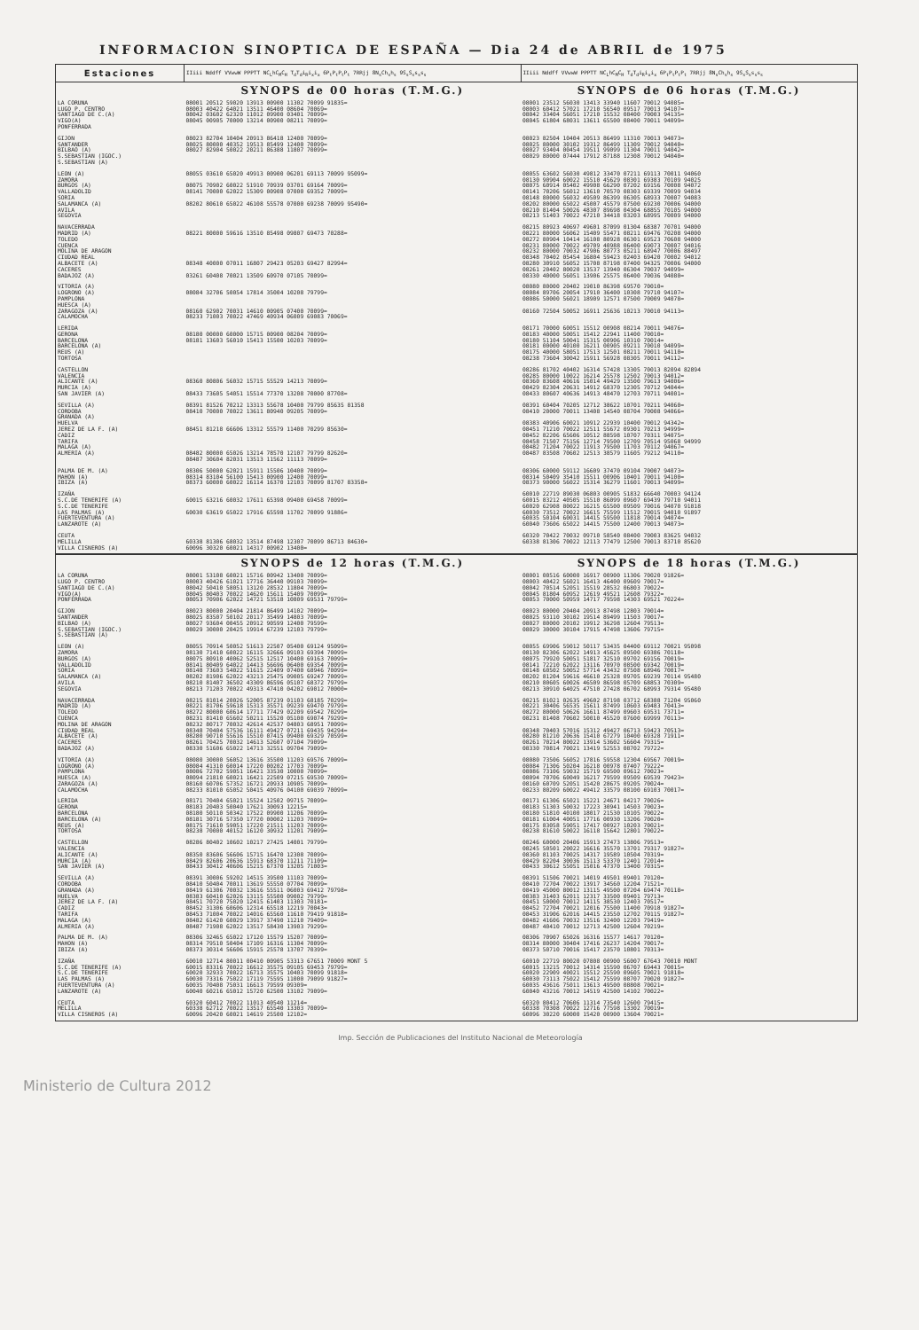INFORMACION SINOPTICA DE ESPAÑA — Dia 24 de ABRIL de 1975
| Estaciones | IIiii Nddff VVwwW PPPTT NC<sub>L</sub>hC<sub>M</sub>C<sub>H</sub> T<sub>d</sub>T<sub>d</sub>i<sub>R</sub>i<sub>x</sub>i<sub>x</sub> 6P<sub>t</sub>P<sub>t</sub>P<sub>t</sub>P<sub>t</sub> 7RRjj 8N<sub>s</sub>Ch<sub>s</sub>h<sub>s</sub> 9S<sub>s</sub>S<sub>s</sub>s<sub>s</sub>s<sub>s</sub> | IIiii Nddff VVwwW PPPTT NC<sub>L</sub>hC<sub>M</sub>C<sub>H</sub> T<sub>d</sub>T<sub>d</sub>i<sub>R</sub>i<sub>x</sub>i<sub>x</sub> 6P<sub>t</sub>P<sub>t</sub>P<sub>t</sub>P<sub>t</sub> 7RRjj 8N<sub>s</sub>Ch<sub>s</sub>h<sub>s</sub> 9S<sub>s</sub>S<sub>s</sub>s<sub>s</sub>s<sub>s</sub> |
| --- | --- | --- |
| | SYNOPS de 00 horas (T.M.G.) | SYNOPS de 06 horas (T.M.G.) |
| LA CORUNA LUGO P. CENTRO SANTIAGO DE C.(A) VIGO(A) PONFERRADA | 08001 20512 59020 13913 00900 11302 70099 91835= 08003 40422 64021 13511 46400 08604 70069= 08042 03602 62320 11012 09900 03401 70099= 08045 00905 70000 13214 00900 08211 70099= | 08001 23512 56030 13413 33940 11607 70012 94085= 08003 60412 57021 17210 56540 09517 70013 94107= 08042 33404 56051 17210 15532 08400 70003 94135= 08045 61804 68031 13611 65500 08400 70011 94099= |
| GIJON SANTANDER BILBAO (A) S.SEBASTIAN (IGOC.) S.SEBASTIAN (A) | 08023 82704 10404 20913 86418 12400 70099= 08025 80000 40352 19513 85499 12400 70099= 08027 82904 50022 20211 86388 11807 70099= | 08023 82504 10404 20513 86499 11310 70013 94073= 08025 80000 30102 19312 86499 11309 70012 94040= 08027 93404 00454 19511 99099 11304 70011 94042= 08029 80000 07444 17912 87188 12308 70012 94040= |
| LEON (A) ZAMORA BURGOS (A) VALLADOLID SORIA SALAMANCA (A) AVILA SEGOVIA | 08055 03610 65020 49913 00900 06201 69113 70099 95099= 08075 70902 60022 51910 70939 03701 69164 70099= 08141 70000 62022 15309 00908 07000 69352 70099= 08202 80610 65022 46108 55578 07000 69238 70099 95490= | 08055 63602 56030 49812 33470 07211 69113 70011 94060 08130 90904 60022 15510 45629 08301 69383 70109 94025 08075 60914 05402 49908 66290 07202 69156 70008 94072 08141 70206 56012 13610 70570 08303 69339 70099 94034 08148 80000 56032 49509 86399 06305 68933 70007 94083 08202 80000 65022 45007 45579 07500 69230 70006 94000 08210 81404 50026 48307 89698 04304 68855 70105 94000 08213 51403 70022 47210 34418 03203 68995 70009 94000 |
| NAVACERRADA MADRID (A) TOLEDO CUENCA MOLINA DE ARAGON CIUDAD REAL ALBACETE (A) CACERES BADAJOZ (A) | 08221 80000 59616 13510 85498 09807 69473 70288= 08348 40000 07011 16807 29423 05203 69427 82994= 03261 60408 70021 13509 60970 07105 70099= | 08215 80923 40697 49601 87099 01304 68387 70701 94000 08221 80000 56062 15409 55471 08211 69476 70208 94000 08272 80904 10414 16108 80928 06301 69523 70608 94000 08231 80000 70022 49709 40988 06400 69073 70007 94016 08232 80000 70032 47906 80773 05211 68947 70006 88497 08348 70402 05454 16804 59423 02403 69420 70002 94012 08280 30910 56052 15708 87198 07400 94325 70006 94000 08261 20402 80020 13537 13940 06304 70037 94099= 08330 40000 56051 13906 25575 06400 70036 94080= |
| VITORIA (A) LOGRONO (A) PAMPLONA HUESCA (A) ZARAGOZA (A) CALAMOCHA | 08084 32706 50054 17814 35004 10208 79799= 08160 62902 70031 14610 00905 07400 70099= 08233 71003 70022 47469 40934 06009 69083 70069= | 08080 80000 20402 19010 86398 69570 70010= 08084 89706 20054 17910 36400 10308 79710 94107= 08086 50000 56021 18909 12571 07500 70009 94078= 08160 72504 50052 16911 25636 10213 70010 94113= |
| LERIDA GERONA BARCELONA BARCELONA (A) REUS (A) TORTOSA | 08180 00000 60000 15715 00900 08204 70099= 08181 13603 56010 15413 15500 10203 70099= | 08171 70000 60051 15512 00908 08214 70011 94076= 08183 40000 50051 15412 22941 11400 70010= 08180 51104 50041 15315 00906 10310 70014= 08181 00000 40100 16211 00905 09211 70010 94099= 08175 40000 58051 17513 12501 08211 70011 94110= 08238 73604 30042 15911 56928 08305 70011 94112= |
| CASTELLON VALENCIA ALICANTE (A) MURCIA (A) SAN JAVIER (A) | 08360 80806 56032 15715 55529 14213 70099= 08433 73605 54051 15514 77370 13208 70000 87708= | 08286 81702 40402 16314 57428 13305 70013 82094 82894 08285 80000 10022 16214 25578 12502 70013 94012= 08360 83608 40616 15014 49429 13500 79613 94006= 08429 82304 20631 14912 68370 12305 70712 94044= 08433 80607 40636 14913 48470 12703 70711 94001= |
| SEVILLA (A) CORDOBA GRANADA (A) HUELVA JEREZ DE LA F. (A) CADIZ TARIFA MALAGA (A) ALMERIA (A) | 08391 81526 70212 13313 55678 10400 79799 85635 81358 08410 70000 70022 13611 80940 09205 70099= 08451 81218 66606 13312 55579 11400 70299 85630= 08482 80000 65026 13214 78570 12107 79799 82620= 08487 30604 82031 13513 11562 11113 70099= | 08391 60404 70205 12712 38622 10701 70211 94060= 08410 20000 70011 13408 14540 08704 70008 94066= 08383 40906 60021 10912 22939 10400 70012 94342= 08451 71210 70022 12511 55672 09301 70213 94999= 08452 82206 65606 10512 88598 10707 70311 94075= 08458 71507 75156 12714 79500 12709 70514 95068 94999 08482 71204 70022 11913 79500 11703 70112 94067= 08487 83508 70602 12513 38579 11605 79212 94110= |
| PALMA DE M. (A) MAHON (A) IBIZA (A) | 08306 50000 62021 15911 15506 10400 70099= 08314 83104 56100 15413 00900 12400 70099= 08373 60000 60022 16114 16370 12103 70099 81707 83358= | 08306 60000 59112 16609 37470 09104 70007 94073= 08314 50409 35410 15511 00906 10401 70011 94100= 08373 90000 56022 15314 36279 11601 70013 94099= |
| IZAÑA S.C.DE TENERIFE (A) S.C.DE TENERIFE LAS PALMAS (A) FUERTEVENTURA (A) LANZAROTE (A) | 60015 63216 60032 17611 65398 09400 69458 70099= 60030 63619 65022 17916 65598 11702 70099 91886= | 60010 22719 89030 06803 00905 51832 66640 70003 94124 60015 83212 40505 15510 86099 09607 69439 79710 94011 60020 62908 80022 16215 65500 09509 70016 94070 91818 60030 73512 70022 16615 75599 11512 70015 94010 91897 60035 50104 60031 14415 59500 11818 70014 94074= 60040 73606 65022 14415 75500 12400 70013 94073= |
| CEUTA MELILLA VILLA CISNEROS (A) | 60338 81306 68032 13514 87498 12307 70099 86713 84630= 60096 30320 60021 14317 00902 13400= | 60320 70422 70032 09710 58540 08400 70003 83625 94032 60338 81306 70022 12113 77479 12500 70013 83710 85620 |
| | SYNOPS de 12 horas (T.M.G.) | SYNOPS de 18 horas (T.M.G.) |
| LA CORUNA LUGO P. CENTRO SANTIAGO DE C.(A) VIGO(A) PONFERRADA | 08001 53108 60021 15716 00942 13400 70099= 08003 40426 61021 17716 36440 09103 70099= 08042 50410 58051 13120 28532 11804 70099= 08045 80403 70022 14620 15611 15409 70099= 08053 70906 62022 14721 53518 10809 69531 79799= | 08001 00516 60000 16917 00900 11306 70020 91826= 08003 40422 56021 16413 46400 09609 70017= 08042 70514 52051 15519 28532 06803 70022= 08045 81804 60952 12619 49521 12608 79322= 08053 70000 50959 14717 79598 14303 69521 70224= |
| GIJON SANTANDER BILBAO (A) S.SEBASTIAN (IGOC.) S.SEBASTIAN (A) | 08023 80000 20404 21814 86499 14102 70099= 08025 83507 50102 20117 35499 14803 70099= 08027 93604 00455 20912 90599 12400 79599= 08029 30000 20425 19914 67239 12103 79799= | 08023 80000 20404 20913 87498 12803 70014= 08025 93110 30102 19514 89499 11503 70017= 08027 80000 20102 19912 36298 12604 79513= 08029 30000 30104 17915 47498 13606 79715= |
| LEON (A) ZAMORA BURGOS (A) VALLADOLID SORIA SALAMANCA (A) AVILA SEGOVIA | 08055 70914 50052 51613 22507 05400 69124 95099= 08130 71410 60022 16115 32666 09103 69394 70099= 08075 80910 40062 52515 12517 10400 69163 70099= 08141 80409 64022 14413 56696 06400 69354 70099= 08148 73603 54022 51615 22409 07400 68946 70099= 08202 81906 62022 43213 25475 09005 69247 70099= 08210 81407 36502 43309 86596 05107 68372 79799= 08213 71203 70022 49313 47410 04202 69012 70000= | 08055 69906 59012 50117 53435 04400 69112 70021 95098 08130 82306 62022 14913 45625 09500 69386 70118= 08075 79920 50051 51817 32510 09702 69156 70019= 08141 72210 62022 13116 70970 08500 69342 70019= 08148 60502 50052 57714 43432 07508 68946 70017= 08202 81204 59616 46610 25328 09705 69239 70114 95480 08210 80605 60026 46509 86598 05709 68853 70309= 08213 30910 64025 47510 27428 06702 68993 79314 95480 |
| NAVACERRADA MADRID (A) TOLEDO CUENCA MOLINA DE ARAGON CIUDAD REAL ALBACETE (A) CACERES BADAJOZ (A) | 08215 81014 20026 52005 87239 01103 68185 70299= 08221 81706 59618 15313 35571 09239 69470 79799= 08272 80000 60614 17711 77429 02209 69542 70299= 08231 81410 65602 50211 15520 05100 69074 79299= 08232 80717 70032 42614 42537 04803 68951 70099= 08348 70404 57536 16111 49427 07211 69435 94294= 08280 90710 55616 15510 07415 09400 69329 70599= 08261 70425 70032 14613 52607 07104 79099= 08330 51606 65022 14713 32551 09704 79099= | 08215 81021 02635 49602 87198 03712 68388 71204 95060 08221 30406 56535 15611 87499 10603 69483 70413= 08272 80000 50626 16611 87499 09603 69531 73711= 08231 81408 70602 50010 45520 07600 69999 70113= 08348 70403 57016 15312 49427 06713 59423 70513= 08280 81210 20636 15410 67279 10400 69328 71911= 08261 70214 80022 13914 53602 56604 79315= 08330 70814 70021 13419 52553 08702 79722= |
| VITORIA (A) LOGRONO (A) PAMPLONA HUESCA (A) ZARAGOZA (A) CALAMOCHA | 08080 30000 56052 13616 35500 11203 69576 70099= 08084 41310 60014 17220 00202 17703 70099= 08086 72702 59051 16421 33530 10000 70099= 08094 21810 60021 16421 22509 07215 69530 70099= 08160 60706 57352 16721 20933 10905 70099= 08233 81010 65052 50415 40976 04100 69039 70099= | 08080 73506 56052 17816 59558 12304 69567 70019= 08084 71306 50204 16218 00978 07407 79222= 08086 73106 59032 15719 69500 09612 70023= 08094 70706 60049 16217 79599 09509 69539 79423= 08160 60709 52051 15420 28675 09205 70024= 08233 80209 60022 49412 33579 08100 69103 70017= |
| LERIDA GERONA BARCELONA BARCELONA (A) REUS (A) TORTOSA | 08171 70404 65021 15524 12502 09715 70099= 08183 20403 50040 17621 30093 12215= 08180 50110 50342 17522 09900 11206 70099= 08181 30716 57350 17720 00002 11203 70099= 08175 71610 59051 17220 21511 11203 70099= 08238 70000 40152 16120 30932 11201 79099= | 08171 61306 65021 15221 24671 04217 70026= 08183 51303 50032 17223 30941 14503 70023= 08180 51810 40100 18017 21530 10105 70022= 08181 61004 40051 17716 00930 13206 70020= 08175 83058 59051 17417 00927 10203 70021= 08238 81610 50022 16118 15642 12801 70022= |
| CASTELLON VALENCIA ALICANTE (A) MURCIA (A) SAN JAVIER (A) | 08286 80402 10602 10217 27425 14001 79799= 08350 83606 56606 15715 16470 12308 70099= 08429 82606 20636 15913 68370 11211 71109= 08433 30412 40606 15215 67370 13205 71003= | 08246 60000 20406 15913 27473 13806 79513= 08245 50501 20022 16616 35570 13701 79317 91827= 08360 81103 70025 14317 19589 10504 70319= 08429 82204 30036 15113 53370 12401 72014= 08433 30612 55051 15016 47370 13400 70315= |
| SEVILLA (A) CORDOBA GRANADA (A) HUELVA JEREZ DE LA F. (A) CADIZ TARIFA MALAGA (A) ALMERIA (A) | 08391 30006 59202 14515 39500 11103 70099= 08410 50404 70011 13619 55550 07704 70099= 08419 61306 70032 13616 55511 06003 69412 79798= 08383 60410 62026 13115 55500 09002 79799= 08451 70720 75020 12415 61403 11303 70181= 08452 31306 60606 12314 65518 12219 70043= 08453 71004 70022 14016 65560 11610 79419 91818= 08482 61420 60029 13917 37490 11210 79409= 08487 71908 62022 13517 58430 13903 79299= | 08391 51506 70021 14019 49501 09401 70120= 08410 72704 70022 13917 34560 12204 71521= 08419 45000 80012 13115 49500 07204 69474 70118= 08383 31403 62011 12317 33500 09401 79713= 08451 50000 70012 14115 38530 12403 70517= 08452 72704 70021 12016 75500 11400 70918 91827= 08453 31906 62016 14415 23550 12702 70115 91827= 08482 41606 70032 13516 32400 12203 79419= 08487 40410 70012 12713 42500 12604 70219= |
| PALMA DE M. (A) MAHON (A) IBIZA (A) | 08306 32465 65022 17120 15579 15207 70099= 08314 79510 50404 17109 16316 11304 70099= 08373 30314 56606 15915 25578 13707 70399= | 08306 70907 65026 16316 15577 14617 70120= 08314 80000 30404 17416 26237 14204 70017= 08373 50710 70016 15417 23570 10801 70313= |
| IZAÑA S.C.DE TENERIFE (A) S.C.DE TENERIFE LAS PALMAS (A) FUERTEVENTURA (A) LANZAROTE (A) | 60010 12714 80011 00410 00905 53313 67651 70009 MONT 5 60015 83316 70022 16612 35575 09105 69453 79799= 60020 32933 70022 16713 35575 10403 70099 91818= 60030 73316 75022 17119 75595 11000 79099 91827= 60035 70408 75031 16613 79599 09309= 60040 60216 65012 15720 62500 13102 79099= | 60010 22719 80020 07808 00900 56007 67643 70010 MONT 60015 13215 70012 14314 15590 06707 69443 70015= 60020 22909 40021 15512 25590 09605 70021 91818= 60030 73113 75022 15412 75599 08707 70020 91827= 60035 43616 75011 13613 49500 08808 70021= 60040 43216 70012 14519 42500 14102 70022= |
| CEUTA MELILLA VILLA CISNEROS (A) | 60320 60412 70022 11013 40540 11214= 60338 62712 70022 13517 65540 13303 70099= 60096 20420 60021 14619 25500 12102= | 60320 80412 70606 11314 73540 12600 79415= 60338 70308 70022 12716 77598 13302 70019= 60096 30220 60000 15420 00900 13604 70021= |
Imp. Sección de Publicaciones del Instituto Nacional de Meteorología
Ministerio de Cultura 2012